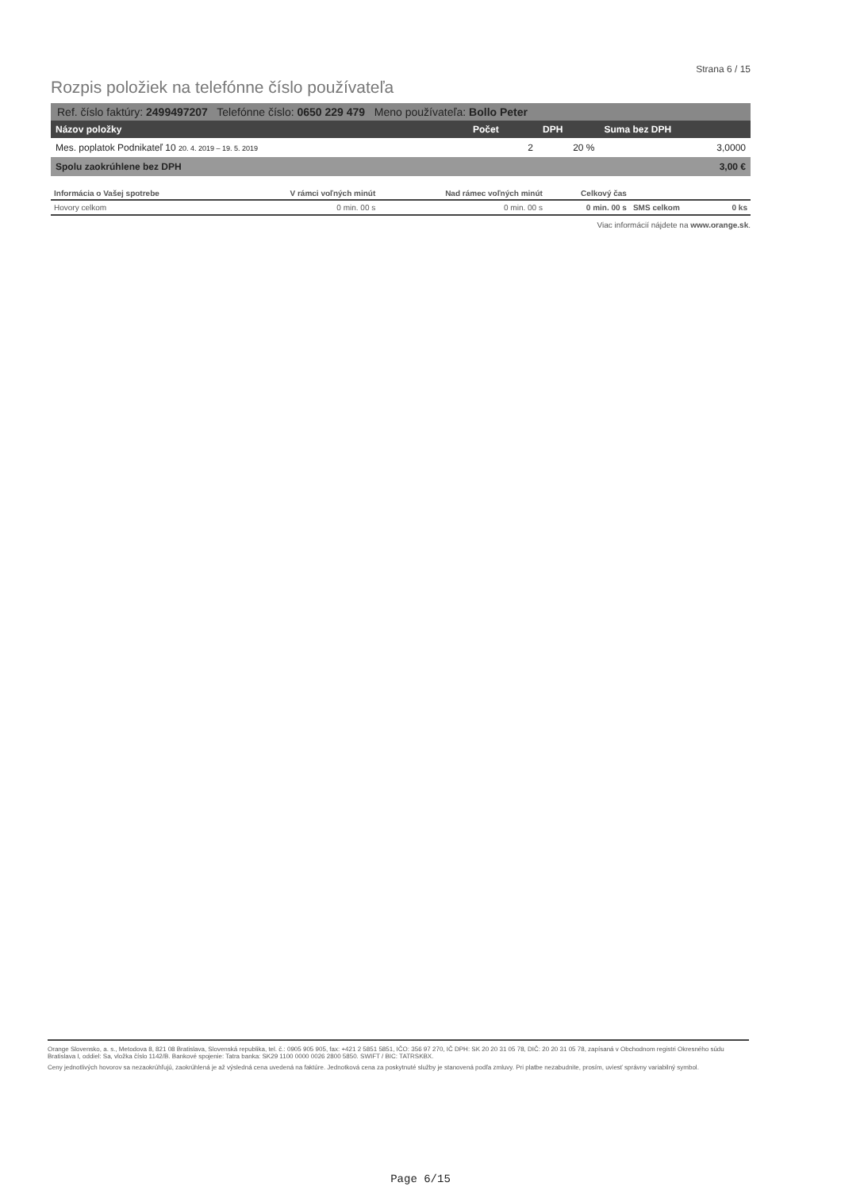Strana 6 / 15
Rozpis položiek na telefónne číslo používateľa
Ref. číslo faktúry: 2499497207 Telefónne číslo: 0650 229 479 Meno používateľa: Bollo Peter
| Názov položky | Počet | DPH | Suma bez DPH |
| --- | --- | --- | --- |
| Mes. poplatok Podnikateľ 10 20. 4. 2019 – 19. 5. 2019 | 2 | 20 % | 3,0000 |
| Spolu zaokrúhlene bez DPH | | | 3,00 € |
| Informácia o Vašej spotrebe | V rámci voľných minút | Nad rámec voľných minút | Celkový čas | | |
| --- | --- | --- | --- | --- | --- |
| Hovory celkom | 0 min. 00 s | 0 min. 00 s | 0 min. 00 s | SMS celkom | 0 ks |
Viac informácií nájdete na www.orange.sk.
Orange Slovensko, a. s., Metodova 8, 821 08 Bratislava, Slovenská republika, tel. č.: 0905 905 905, fax: +421 2 5851 5851, IČO: 356 97 270, IČ DPH: SK 20 20 31 05 78, DIČ: 20 20 31 05 78, zapísaná v Obchodnom registri Okresného súdu Bratislava I, oddiel: Sa, vložka číslo 1142/B. Bankové spojenie: Tatra banka: SK29 1100 0000 0026 2800 5850. SWIFT / BIC: TATRSKBX.
Ceny jednotlivých hovorov sa nezaokrúhľujú, zaokrúhlená je až výsledná cena uvedená na faktúre. Jednotková cena za poskytnuté služby je stanovená podľa zmluvy. Pri platbe nezabudnite, prosím, uviesť správny variabilný symbol.
Page 6/15